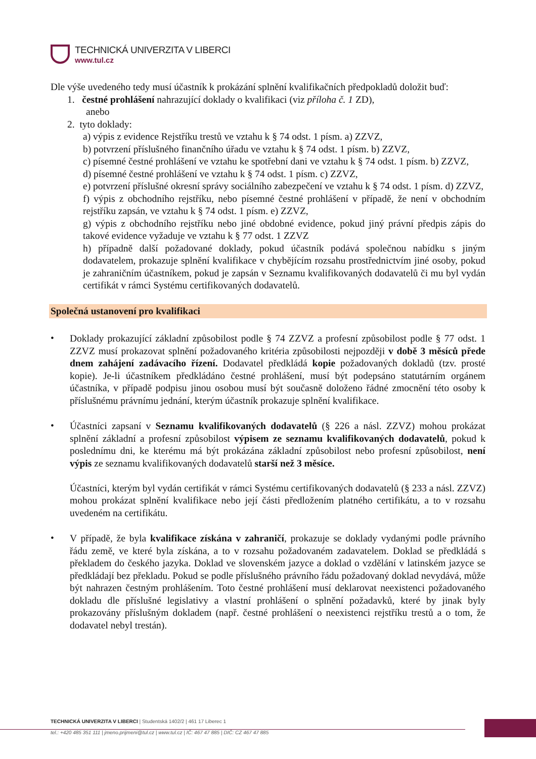TECHNICKÁ UNIVERZITA V LIBERCI
www.tul.cz
Dle výše uvedeného tedy musí účastník k prokázání splnění kvalifikačních předpokladů doložit buď:
1. čestné prohlášení nahrazující doklady o kvalifikaci (viz příloha č. 1 ZD),
anebo
2. tyto doklady:
a) výpis z evidence Rejstříku trestů ve vztahu k § 74 odst. 1 písm. a) ZZVZ,
b) potvrzení příslušného finančního úřadu ve vztahu k § 74 odst. 1 písm. b) ZZVZ,
c) písemné čestné prohlášení ve vztahu ke spotřební dani ve vztahu k § 74 odst. 1 písm. b) ZZVZ,
d) písemné čestné prohlášení ve vztahu k § 74 odst. 1 písm. c) ZZVZ,
e) potvrzení příslušné okresní správy sociálního zabezpečení ve vztahu k § 74 odst. 1 písm. d) ZZVZ,
f) výpis z obchodního rejstříku, nebo písemné čestné prohlášení v případě, že není v obchodním rejstříku zapsán, ve vztahu k § 74 odst. 1 písm. e) ZZVZ,
g) výpis z obchodního rejstříku nebo jiné obdobné evidence, pokud jiný právní předpis zápis do takové evidence vyžaduje ve vztahu k § 77 odst. 1 ZZVZ
h) případně další požadované doklady, pokud účastník podává společnou nabídku s jiným dodavatelem, prokazuje splnění kvalifikace v chybějícím rozsahu prostřednictvím jiné osoby, pokud je zahraničním účastníkem, pokud je zapsán v Seznamu kvalifikovaných dodavatelů či mu byl vydán certifikát v rámci Systému certifikovaných dodavatelů.
Společná ustanovení pro kvalifikaci
•
Doklady prokazující základní způsobilost podle § 74 ZZVZ a profesní způsobilost podle § 77 odst. 1 ZZVZ musí prokazovat splnění požadovaného kritéria způsobilosti nejpozději v době 3 měsíců přede dnem zahájení zadávacího řízení. Dodavatel předkládá kopie požadovaných dokladů (tzv. prosté kopie). Je-li účastníkem předkládáno čestné prohlášení, musí být podepsáno statutárním orgánem účastníka, v případě podpisu jinou osobou musí být současně doloženo řádné zmocnění této osoby k příslušnému právnímu jednání, kterým účastník prokazuje splnění kvalifikace.
•
Účastníci zapsaní v Seznamu kvalifikovaných dodavatelů (§ 226 a násl. ZZVZ) mohou prokázat splnění základní a profesní způsobilost výpisem ze seznamu kvalifikovaných dodavatelů, pokud k poslednímu dni, ke kterému má být prokázána základní způsobilost nebo profesní způsobilost, není výpis ze seznamu kvalifikovaných dodavatelů starší než 3 měsíce.
Účastníci, kterým byl vydán certifikát v rámci Systému certifikovaných dodavatelů (§ 233 a násl. ZZVZ) mohou prokázat splnění kvalifikace nebo její části předložením platného certifikátu, a to v rozsahu uvedeném na certifikátu.
•
V případě, že byla kvalifikace získána v zahraničí, prokazuje se doklady vydanými podle právního řádu země, ve které byla získána, a to v rozsahu požadovaném zadavatelem. Doklad se předkládá s překladem do českého jazyka. Doklad ve slovenském jazyce a doklad o vzdělání v latinském jazyce se předkládají bez překladu. Pokud se podle příslušného právního řádu požadovaný doklad nevydává, může být nahrazen čestným prohlášením. Toto čestné prohlášení musí deklarovat neexistenci požadovaného dokladu dle příslušné legislativy a vlastní prohlášení o splnění požadavků, které by jinak byly prokazovány příslušným dokladem (např. čestné prohlášení o neexistenci rejstříku trestů a o tom, že dodavatel nebyl trestán).
TECHNICKÁ UNIVERZITA V LIBERCI | Studentská 1402/2 | 461 17 Liberec 1
tel.: +420 485 351 111 | jmeno.prijmeni@tul.cz | www.tul.cz | IČ: 467 47 885 | DIČ: CZ 467 47 885